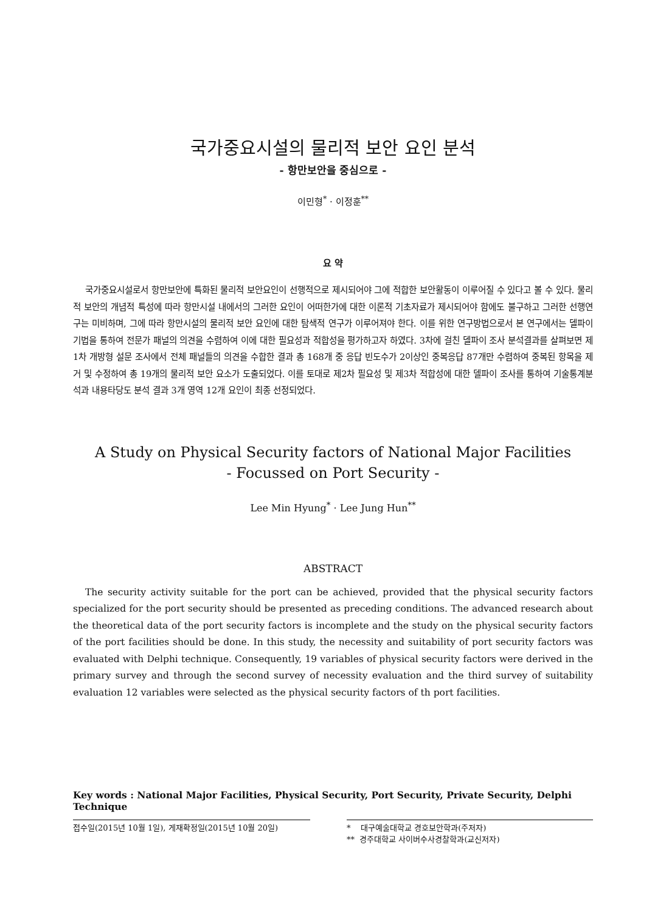국가중요시설의 물리적 보안 요인 분석
- 항만보안을 중심으로 -
이민형<sup>*</sup> · 이정훈<sup>**</sup>
요 약
국가중요시설로서 항만보안에 특화된 물리적 보안요인이 선행적으로 제시되어야 그에 적합한 보안활동이 이루어질 수 있다고 볼 수 있다. 물리적 보안의 개념적 특성에 따라 항만시설 내에서의 그러한 요인이 어떠한가에 대한 이론적 기초자료가 제시되어야 함에도 불구하고 그러한 선행연구는 미비하며, 그에 따라 항만시설의 물리적 보안 요인에 대한 탐색적 연구가 이루어져야 한다. 이를 위한 연구방법으로서 본 연구에서는 델파이 기법을 통하여 전문가 패널의 의견을 수렴하여 이에 대한 필요성과 적합성을 평가하고자 하였다. 3차에 걸친 델파이 조사 분석결과를 살펴보면 제1차 개방형 설문 조사에서 전체 패널들의 의견을 수합한 결과 총 168개 중 응답 빈도수가 2이상인 중복응답 87개만 수렴하여 중복된 항목을 제거 및 수정하여 총 19개의 물리적 보안 요소가 도출되었다. 이를 토대로 제2차 필요성 및 제3차 적합성에 대한 델파이 조사를 통하여 기술통계분석과 내용타당도 분석 결과 3개 영역 12개 요인이 최종 선정되었다.
A Study on Physical Security factors of National Major Facilities
- Focussed on Port Security -
Lee Min Hyung<sup>*</sup> · Lee Jung Hun<sup>**</sup>
ABSTRACT
The security activity suitable for the port can be achieved, provided that the physical security factors specialized for the port security should be presented as preceding conditions. The advanced research about the theoretical data of the port security factors is incomplete and the study on the physical security factors of the port facilities should be done. In this study, the necessity and suitability of port security factors was evaluated with Delphi technique. Consequently, 19 variables of physical security factors were derived in the primary survey and through the second survey of necessity evaluation and the third survey of suitability evaluation 12 variables were selected as the physical security factors of th port facilities.
Key words : National Major Facilities, Physical Security, Port Security, Private Security, Delphi Technique
접수일(2015년 10월 1일), 게재확정일(2015년 10월 20일) * 대구예술대학교 경호보안학과(주저자)
** 경주대학교 사이버수사경찰학과(교신저자)